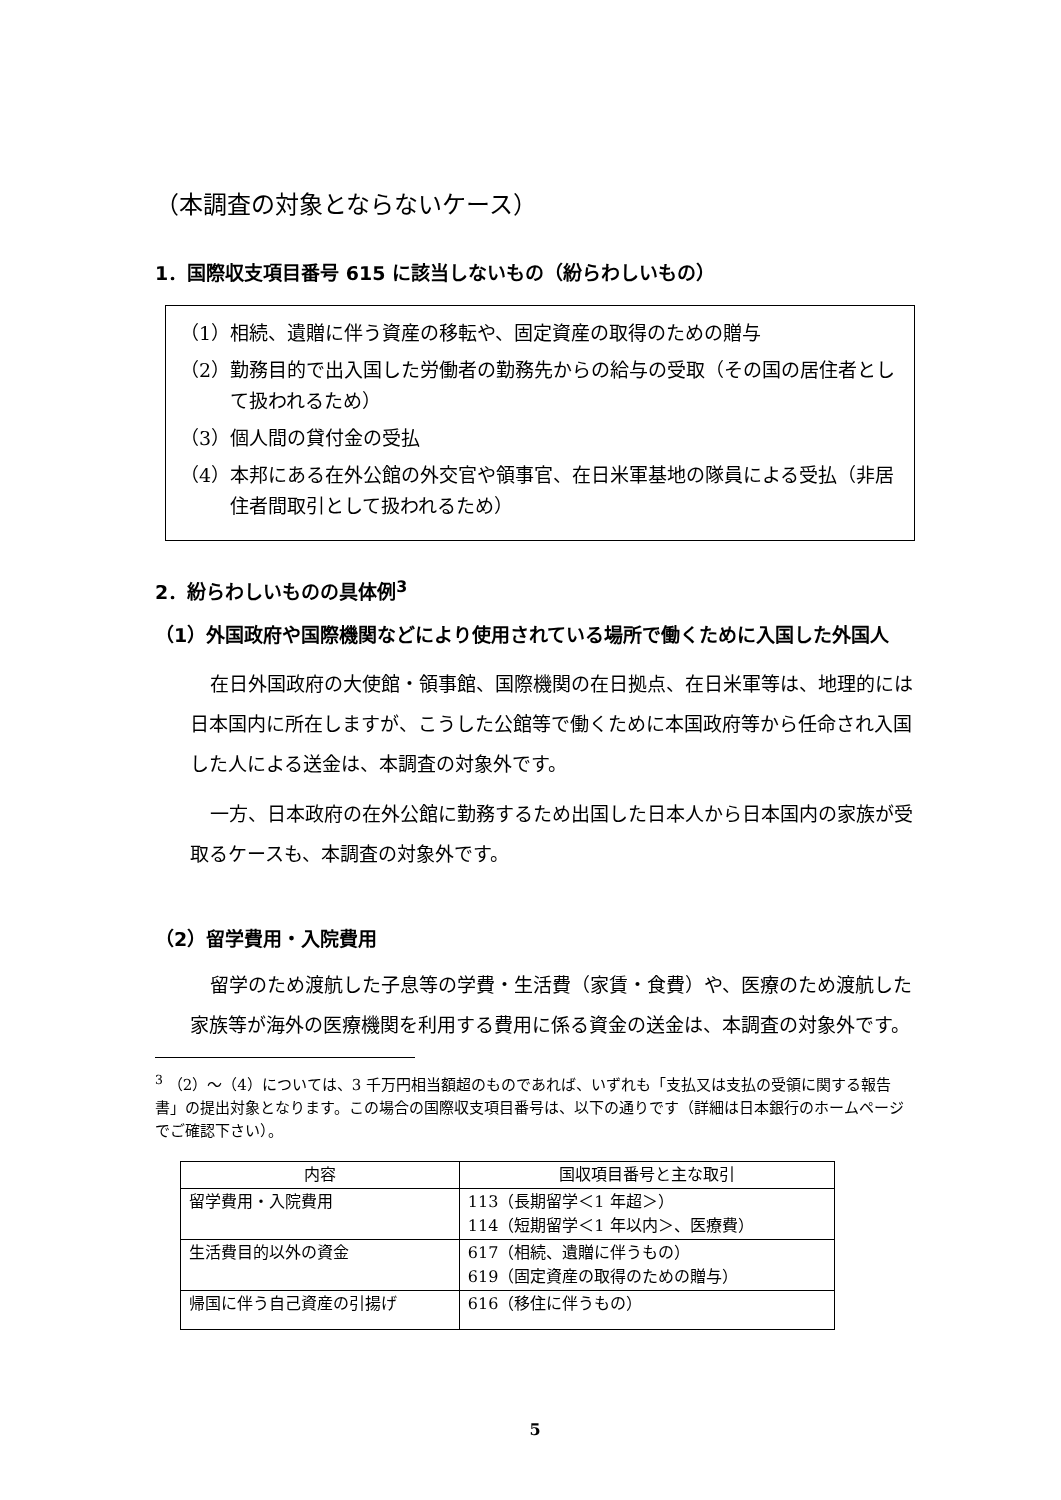（本調査の対象とならないケース）
1．国際収支項目番号 615 に該当しないもの（紛らわしいもの）
（1）相続、遺贈に伴う資産の移転や、固定資産の取得のための贈与
（2）勤務目的で出入国した労働者の勤務先からの給与の受取（その国の居住者として扱われるため）
（3）個人間の貸付金の受払
（4）本邦にある在外公館の外交官や領事官、在日米軍基地の隊員による受払（非居住者間取引として扱われるため）
2．紛らわしいものの具体例<sup>3</sup>
（1）外国政府や国際機関などにより使用されている場所で働くために入国した外国人
在日外国政府の大使館・領事館、国際機関の在日拠点、在日米軍等は、地理的には日本国内に所在しますが、こうした公館等で働くために本国政府等から任命され入国した人による送金は、本調査の対象外です。
一方、日本政府の在外公館に勤務するため出国した日本人から日本国内の家族が受取るケースも、本調査の対象外です。
（2）留学費用・入院費用
留学のため渡航した子息等の学費・生活費（家賃・食費）や、医療のため渡航した家族等が海外の医療機関を利用する費用に係る資金の送金は、本調査の対象外です。
<sup>3</sup> （2）～（4）については、3 千万円相当額超のものであれば、いずれも「支払又は支払の受領に関する報告書」の提出対象となります。この場合の国際収支項目番号は、以下の通りです（詳細は日本銀行のホームページでご確認下さい）。
| 内容 | 国収項目番号と主な取引 |
| --- | --- |
| 留学費用・入院費用 | 113（長期留学＜1 年超＞） 114（短期留学＜1 年以内＞、医療費） |
| 生活費目的以外の資金 | 617（相続、遺贈に伴うもの） 619（固定資産の取得のための贈与） |
| 帰国に伴う自己資産の引揚げ | 616（移住に伴うもの） |
5